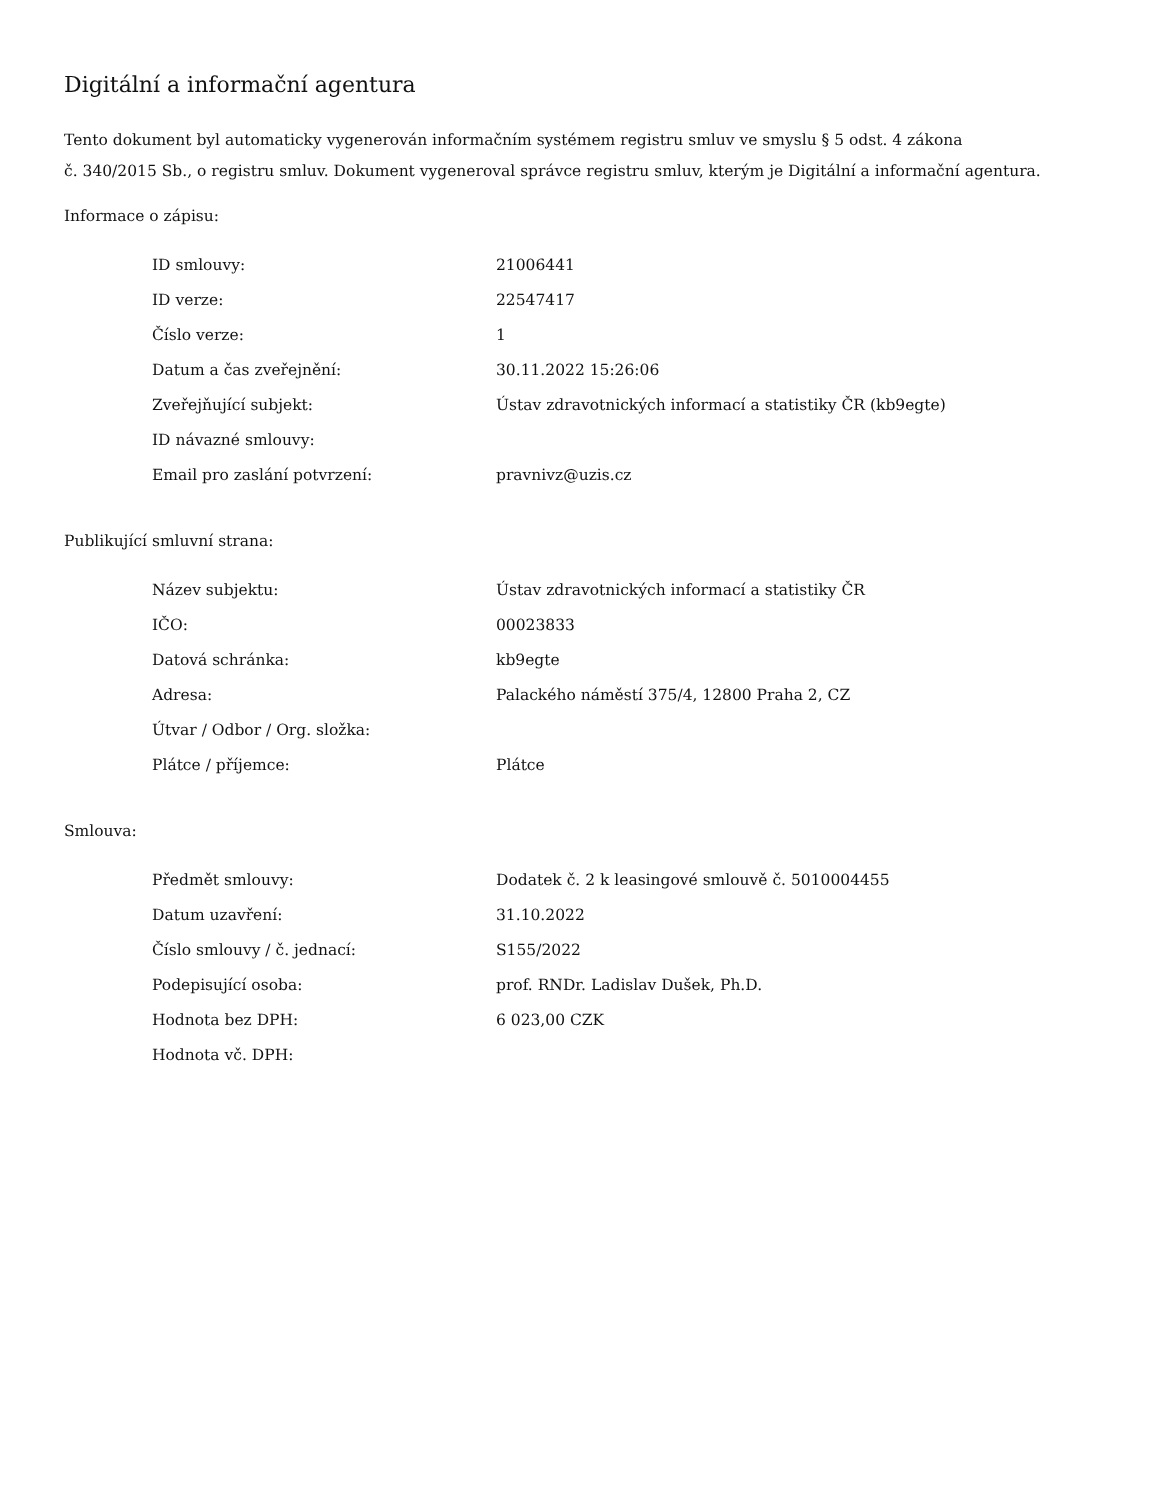Digitální a informační agentura
Tento dokument byl automaticky vygenerován informačním systémem registru smluv ve smyslu § 5 odst. 4 zákona
č. 340/2015 Sb., o registru smluv. Dokument vygeneroval správce registru smluv, kterým je Digitální a informační agentura.
Informace o zápisu:
| ID smlouvy: | 21006441 |
| ID verze: | 22547417 |
| Číslo verze: | 1 |
| Datum a čas zveřejnění: | 30.11.2022 15:26:06 |
| Zveřejňující subjekt: | Ústav zdravotnických informací a statistiky ČR (kb9egte) |
| ID návazné smlouvy: | |
| Email pro zaslání potvrzení: | pravnivz@uzis.cz |
Publikující smluvní strana:
| Název subjektu: | Ústav zdravotnických informací a statistiky ČR |
| IČO: | 00023833 |
| Datová schránka: | kb9egte |
| Adresa: | Palackého náměstí 375/4, 12800 Praha 2, CZ |
| Útvar / Odbor / Org. složka: | |
| Plátce / příjemce: | Plátce |
Smlouva:
| Předmět smlouvy: | Dodatek č. 2 k leasingové smlouvě č. 5010004455 |
| Datum uzavření: | 31.10.2022 |
| Číslo smlouvy / č. jednací: | S155/2022 |
| Podepisující osoba: | prof. RNDr. Ladislav Dušek, Ph.D. |
| Hodnota bez DPH: | 6 023,00 CZK |
| Hodnota vč. DPH: | |